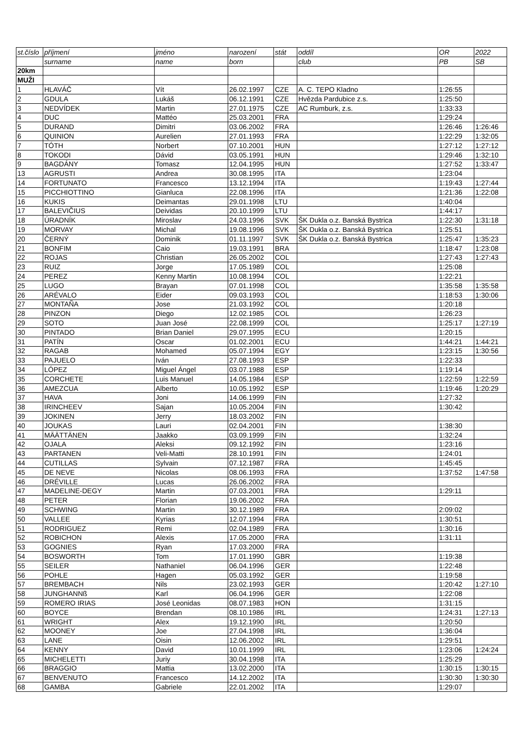| st.číslo | příjmení | jméno | narození | stát | oddíl | OR | 2022 |
| --- | --- | --- | --- | --- | --- | --- | --- |
| | surname | name | born | | club | PB | SB |
| 20km | | | | | | | |
| MUŽI | | | | | | | |
| 1 | HLAVÁČ | Vít | 26.02.1997 | CZE | A. C. TEPO Kladno | 1:26:55 | |
| 2 | GDULA | Lukáš | 06.12.1991 | CZE | Hvězda Pardubice z.s. | 1:25:50 | |
| 3 | NEDVÍDEK | Martin | 27.01.1975 | CZE | AC Rumburk, z.s. | 1:33:33 | |
| 4 | DUC | Mattéo | 25.03.2001 | FRA | | 1:29:24 | |
| 5 | DURAND | Dimitri | 03.06.2002 | FRA | | 1:26:46 | 1:26:46 |
| 6 | QUINION | Aurelien | 27.01.1993 | FRA | | 1:22:29 | 1:32:05 |
| 7 | TÓTH | Norbert | 07.10.2001 | HUN | | 1:27:12 | 1:27:12 |
| 8 | TOKODI | Dávid | 03.05.1991 | HUN | | 1:29:46 | 1:32:10 |
| 9 | BAGDÁNY | Tomasz | 12.04.1995 | HUN | | 1:27:52 | 1:33:47 |
| 13 | AGRUSTI | Andrea | 30.08.1995 | ITA | | 1:23:04 | |
| 14 | FORTUNATO | Francesco | 13.12.1994 | ITA | | 1:19:43 | 1:27:44 |
| 15 | PICCHIOTTINO | Gianluca | 22.08.1996 | ITA | | 1:21:36 | 1:22:08 |
| 16 | KUKIS | Deimantas | 29.01.1998 | LTU | | 1:40:04 | |
| 17 | BALEVIČIUS | Deividas | 20.10.1999 | LTU | | 1:44:17 | |
| 18 | ÚRADNÍK | Miroslav | 24.03.1996 | SVK | ŠK Dukla o.z. Banská Bystrica | 1:22:30 | 1:31:18 |
| 19 | MORVAY | Michal | 19.08.1996 | SVK | ŠK Dukla o.z. Banská Bystrica | 1:25:51 | |
| 20 | ČERNÝ | Dominik | 01.11.1997 | SVK | ŠK Dukla o.z. Banská Bystrica | 1:25:47 | 1:35:23 |
| 21 | BONFIM | Caio | 19.03.1991 | BRA | | 1:18:47 | 1:23:08 |
| 22 | ROJAS | Christian | 26.05.2002 | COL | | 1:27:43 | 1:27:43 |
| 23 | RUIZ | Jorge | 17.05.1989 | COL | | 1:25:08 | |
| 24 | PEREZ | Kenny Martin | 10.08.1994 | COL | | 1:22:21 | |
| 25 | LUGO | Brayan | 07.01.1998 | COL | | 1:35:58 | 1:35:58 |
| 26 | ARÉVALO | Eider | 09.03.1993 | COL | | 1:18:53 | 1:30:06 |
| 27 | MONTAÑA | Jose | 21.03.1992 | COL | | 1:20:18 | |
| 28 | PINZON | Diego | 12.02.1985 | COL | | 1:26:23 | |
| 29 | SOTO | Juan José | 22.08.1999 | COL | | 1:25:17 | 1:27:19 |
| 30 | PINTADO | Brian Daniel | 29.07.1995 | ECU | | 1:20:15 | |
| 31 | PATÍN | Oscar | 01.02.2001 | ECU | | 1:44:21 | 1:44:21 |
| 32 | RAGAB | Mohamed | 05.07.1994 | EGY | | 1:23:15 | 1:30:56 |
| 33 | PAJUELO | Iván | 27.08.1993 | ESP | | 1:22:33 | |
| 34 | LÓPEZ | Miguel Ángel | 03.07.1988 | ESP | | 1:19:14 | |
| 35 | CORCHETE | Luis Manuel | 14.05.1984 | ESP | | 1:22:59 | 1:22:59 |
| 36 | AMEZCUA | Alberto | 10.05.1992 | ESP | | 1:19:46 | 1:20:29 |
| 37 | HAVA | Joni | 14.06.1999 | FIN | | 1:27:32 | |
| 38 | IRINCHEEV | Sajan | 10.05.2004 | FIN | | 1:30:42 | |
| 39 | JOKINEN | Jerry | 18.03.2002 | FIN | | | |
| 40 | JOUKAS | Lauri | 02.04.2001 | FIN | | 1:38:30 | |
| 41 | MÄÄTTÄNEN | Jaakko | 03.09.1999 | FIN | | 1:32:24 | |
| 42 | OJALA | Aleksi | 09.12.1992 | FIN | | 1:23:16 | |
| 43 | PARTANEN | Veli-Matti | 28.10.1991 | FIN | | 1:24:01 | |
| 44 | CUTILLAS | Sylvain | 07.12.1987 | FRA | | 1:45:45 | |
| 45 | DE NEVE | Nicolas | 08.06.1993 | FRA | | 1:37:52 | 1:47:58 |
| 46 | DRÉVILLE | Lucas | 26.06.2002 | FRA | | | |
| 47 | MADELINE-DEGY | Martin | 07.03.2001 | FRA | | 1:29:11 | |
| 48 | PETER | Florian | 19.06.2002 | FRA | | | |
| 49 | SCHWING | Martin | 30.12.1989 | FRA | | 2:09:02 | |
| 50 | VALLEE | Kyrias | 12.07.1994 | FRA | | 1:30:51 | |
| 51 | RODRIGUEZ | Remi | 02.04.1989 | FRA | | 1:30:16 | |
| 52 | ROBICHON | Alexis | 17.05.2000 | FRA | | 1:31:11 | |
| 53 | GOGNIES | Ryan | 17.03.2000 | FRA | | | |
| 54 | BOSWORTH | Tom | 17.01.1990 | GBR | | 1:19:38 | |
| 55 | SEILER | Nathaniel | 06.04.1996 | GER | | 1:22:48 | |
| 56 | POHLE | Hagen | 05.03.1992 | GER | | 1:19:58 | |
| 57 | BREMBACH | Nils | 23.02.1993 | GER | | 1:20:42 | 1:27:10 |
| 58 | JUNGHANNß | Karl | 06.04.1996 | GER | | 1:22:08 | |
| 59 | ROMERO IRIAS | José Leonidas | 08.07.1983 | HON | | 1:31:15 | |
| 60 | BOYCE | Brendan | 08.10.1986 | IRL | | 1:24:31 | 1:27:13 |
| 61 | WRIGHT | Alex | 19.12.1990 | IRL | | 1:20:50 | |
| 62 | MOONEY | Joe | 27.04.1998 | IRL | | 1:36:04 | |
| 63 | LANE | Oisin | 12.06.2002 | IRL | | 1:29:51 | |
| 64 | KENNY | David | 10.01.1999 | IRL | | 1:23:06 | 1:24:24 |
| 65 | MICHELETTI | Juriy | 30.04.1998 | ITA | | 1:25:29 | |
| 66 | BRAGGIO | Mattia | 13.02.2000 | ITA | | 1:30:15 | 1:30:15 |
| 67 | BENVENUTO | Francesco | 14.12.2002 | ITA | | 1:30:30 | 1:30:30 |
| 68 | GAMBA | Gabriele | 22.01.2002 | ITA | | 1:29:07 | |